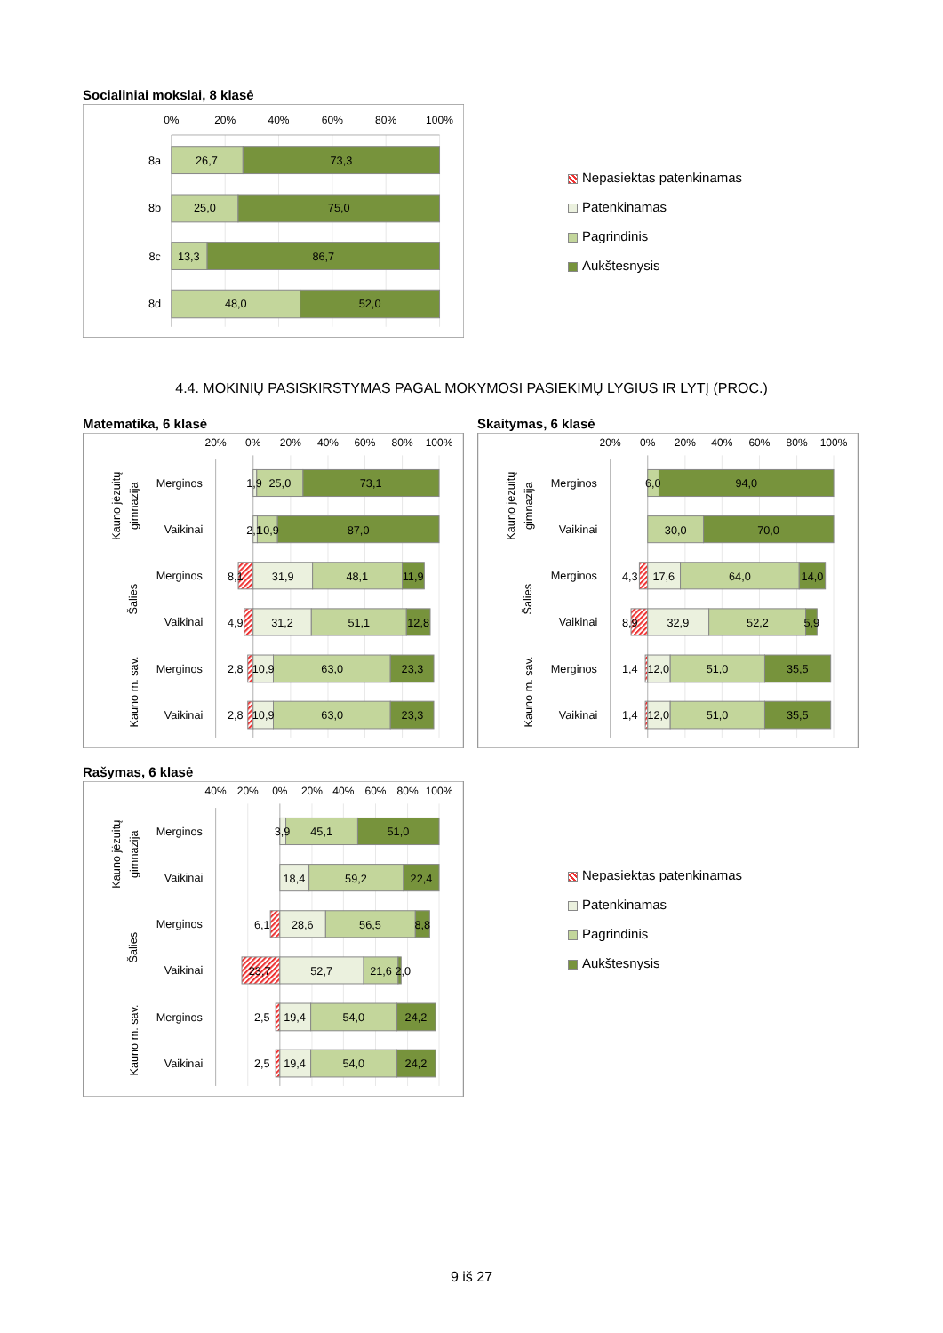Socialiniai mokslai, 8 klasė
0%
20%
40%
60%
80%
100%
8a
26,7
73,3
8b
25,0
75,0
8c
13,3
86,7
8d
48,0
52,0
Nepasiektas patenkinamas
Patenkinamas
Pagrindinis
Aukštesnysis
4.4. MOKINIŲ PASISKIRSTYMAS PAGAL MOKYMOSI PASIEKIMŲ LYGIUS IR LYTĮ (PROC.)
Matematika, 6 klasė
20%
0%
20%
40%
60%
80%
100%
Kauno jėzuitų
gimnazija
Merginos
Vaikinai
Šalies
Merginos
Vaikinai
Kauno m. sav.
Merginos
Vaikinai
1,9
25,0
73,1
2,1
10,9
87,0
8,1
31,9
48,1
11,9
4,9
31,2
51,1
12,8
2,8
10,9
63,0
23,3
2,8
10,9
63,0
23,3
Skaitymas, 6 klasė
20%
0%
20%
40%
60%
80%
100%
Kauno jėzuitų
gimnazija
Merginos
Vaikinai
Šalies
Merginos
Vaikinai
Kauno m. sav.
Merginos
Vaikinai
6,0
94,0
30,0
70,0
4,3
17,6
64,0
14,0
8,9
32,9
52,2
5,9
1,4
12,0
51,0
35,5
1,4
12,0
51,0
35,5
Rašymas, 6 klasė
40%
20%
0%
20%
40%
60%
80%
100%
Kauno jėzuitų
gimnazija
Merginos
Vaikinai
Šalies
Merginos
Vaikinai
Kauno m. sav.
Merginos
Vaikinai
3,9
45,1
51,0
18,4
59,2
22,4
6,1
28,6
56,5
8,8
23,7
52,7
21,6
2,0
2,5
19,4
54,0
24,2
2,5
19,4
54,0
24,2
Nepasiektas patenkinamas
Patenkinamas
Pagrindinis
Aukštesnysis
9 iš 27